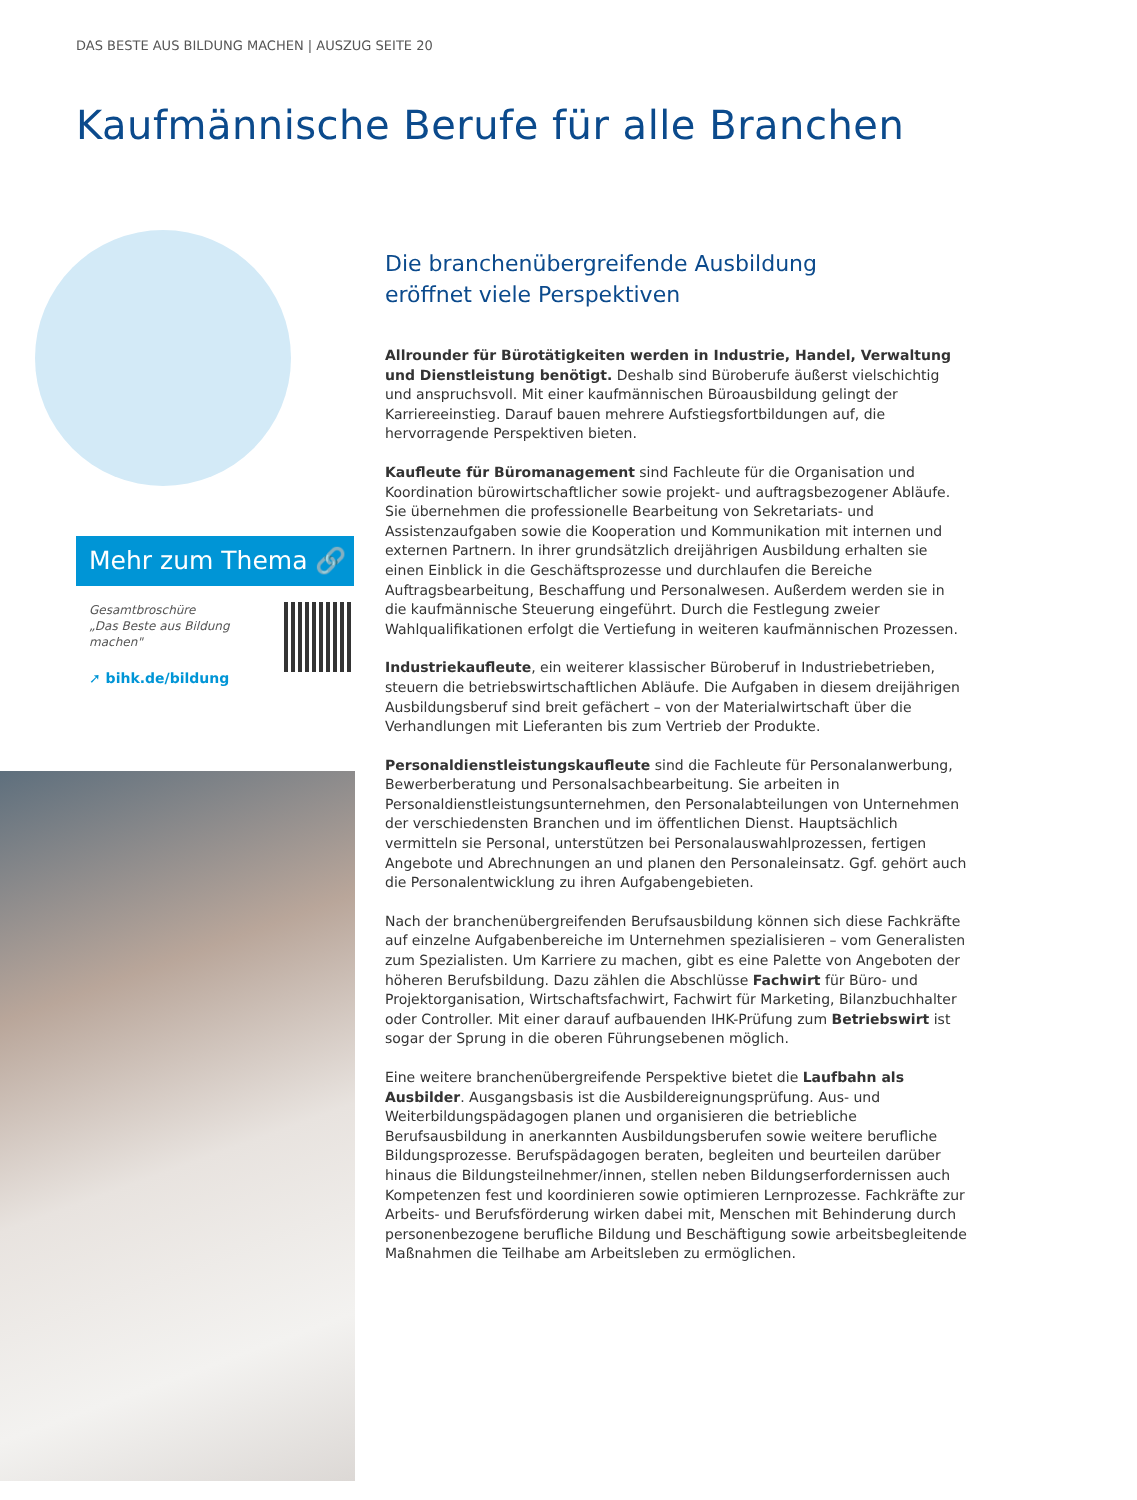DAS BESTE AUS BILDUNG MACHEN | AUSZUG SEITE 20
Kaufmännische Berufe für alle Branchen
Mehr zum Thema 🔗
Gesamtbroschüre
„Das Beste aus Bildung machen"
➚ bihk.de/bildung
Die branchenübergreifende Ausbildung
eröffnet viele Perspektiven
Allrounder für Bürotätigkeiten werden in Industrie, Handel, Verwaltung und Dienstleistung benötigt. Deshalb sind Büroberufe äußerst vielschichtig und anspruchsvoll. Mit einer kaufmännischen Büroausbildung gelingt der Karriereeinstieg. Darauf bauen mehrere Aufstiegsfortbildungen auf, die hervorragende Perspektiven bieten.
Kaufleute für Büromanagement sind Fachleute für die Organisation und Koordination bürowirtschaftlicher sowie projekt- und auftragsbezogener Abläufe. Sie übernehmen die professionelle Bearbeitung von Sekretariats- und Assistenzaufgaben sowie die Kooperation und Kommunikation mit internen und externen Partnern. In ihrer grundsätzlich dreijährigen Ausbildung erhalten sie einen Einblick in die Geschäftsprozesse und durchlaufen die Bereiche Auftragsbearbeitung, Beschaffung und Personalwesen. Außerdem werden sie in die kaufmännische Steuerung eingeführt. Durch die Festlegung zweier Wahlqualifikationen erfolgt die Vertiefung in weiteren kaufmännischen Prozessen.
Industriekaufleute, ein weiterer klassischer Büroberuf in Industriebetrieben, steuern die betriebswirtschaftlichen Abläufe. Die Aufgaben in diesem dreijährigen Ausbildungsberuf sind breit gefächert – von der Materialwirtschaft über die Verhandlungen mit Lieferanten bis zum Vertrieb der Produkte.
Personaldienstleistungskaufleute sind die Fachleute für Personalanwerbung, Bewerberberatung und Personalsachbearbeitung. Sie arbeiten in Personaldienstleistungsunternehmen, den Personalabteilungen von Unternehmen der verschiedensten Branchen und im öffentlichen Dienst. Hauptsächlich vermitteln sie Personal, unterstützen bei Personalauswahlprozessen, fertigen Angebote und Abrechnungen an und planen den Personaleinsatz. Ggf. gehört auch die Personalentwicklung zu ihren Aufgabengebieten.
Nach der branchenübergreifenden Berufsausbildung können sich diese Fachkräfte auf einzelne Aufgabenbereiche im Unternehmen spezialisieren – vom Generalisten zum Spezialisten. Um Karriere zu machen, gibt es eine Palette von Angeboten der höheren Berufsbildung. Dazu zählen die Abschlüsse Fachwirt für Büro- und Projektorganisation, Wirtschaftsfachwirt, Fachwirt für Marketing, Bilanzbuchhalter oder Controller. Mit einer darauf aufbauenden IHK-Prüfung zum Betriebswirt ist sogar der Sprung in die oberen Führungsebenen möglich.
Eine weitere branchenübergreifende Perspektive bietet die Laufbahn als Ausbilder. Ausgangsbasis ist die Ausbildereignungsprüfung. Aus- und Weiterbildungspädagogen planen und organisieren die betriebliche Berufsausbildung in anerkannten Ausbildungsberufen sowie weitere berufliche Bildungsprozesse. Berufspädagogen beraten, begleiten und beurteilen darüber hinaus die Bildungsteilnehmer/innen, stellen neben Bildungserfordernissen auch Kompetenzen fest und koordinieren sowie optimieren Lernprozesse. Fachkräfte zur Arbeits- und Berufsförderung wirken dabei mit, Menschen mit Behinderung durch personenbezogene berufliche Bildung und Beschäftigung sowie arbeitsbegleitende Maßnahmen die Teilhabe am Arbeitsleben zu ermöglichen.